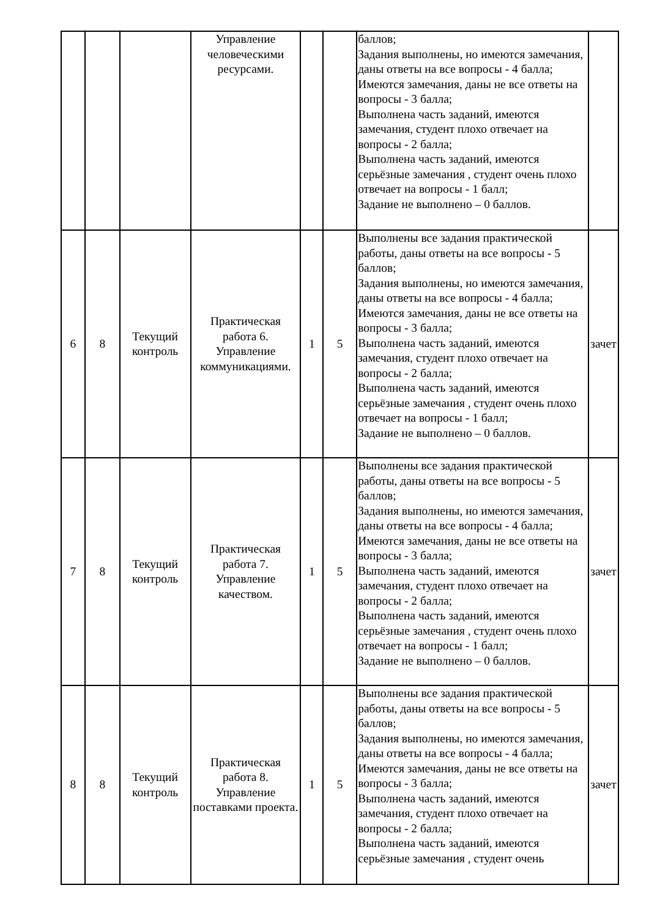| | | | Управление человеческими ресурсами. | | | баллов; Задания выполнены, но имеются замечания, даны ответы на все вопросы - 4 балла; Имеются замечания, даны не все ответы на вопросы - 3 балла; Выполнена часть заданий, имеются замечания, студент плохо отвечает на вопросы - 2 балла; Выполнена часть заданий, имеются серьёзные замечания , студент очень плохо отвечает на вопросы - 1 балл; Задание не выполнено – 0 баллов. | |
| 6 | 8 | Текущий контроль | Практическая работа 6. Управление коммуникациями. | 1 | 5 | Выполнены все задания практической работы, даны ответы на все вопросы - 5 баллов; Задания выполнены, но имеются замечания, даны ответы на все вопросы - 4 балла; Имеются замечания, даны не все ответы на вопросы - 3 балла; Выполнена часть заданий, имеются замечания, студент плохо отвечает на вопросы - 2 балла; Выполнена часть заданий, имеются серьёзные замечания , студент очень плохо отвечает на вопросы - 1 балл; Задание не выполнено – 0 баллов. | зачет |
| 7 | 8 | Текущий контроль | Практическая работа 7. Управление качеством. | 1 | 5 | Выполнены все задания практической работы, даны ответы на все вопросы - 5 баллов; Задания выполнены, но имеются замечания, даны ответы на все вопросы - 4 балла; Имеются замечания, даны не все ответы на вопросы - 3 балла; Выполнена часть заданий, имеются замечания, студент плохо отвечает на вопросы - 2 балла; Выполнена часть заданий, имеются серьёзные замечания , студент очень плохо отвечает на вопросы - 1 балл; Задание не выполнено – 0 баллов. | зачет |
| 8 | 8 | Текущий контроль | Практическая работа 8. Управление поставками проекта. | 1 | 5 | Выполнены все задания практической работы, даны ответы на все вопросы - 5 баллов; Задания выполнены, но имеются замечания, даны ответы на все вопросы - 4 балла; Имеются замечания, даны не все ответы на вопросы - 3 балла; Выполнена часть заданий, имеются замечания, студент плохо отвечает на вопросы - 2 балла; Выполнена часть заданий, имеются серьёзные замечания , студент очень | зачет |